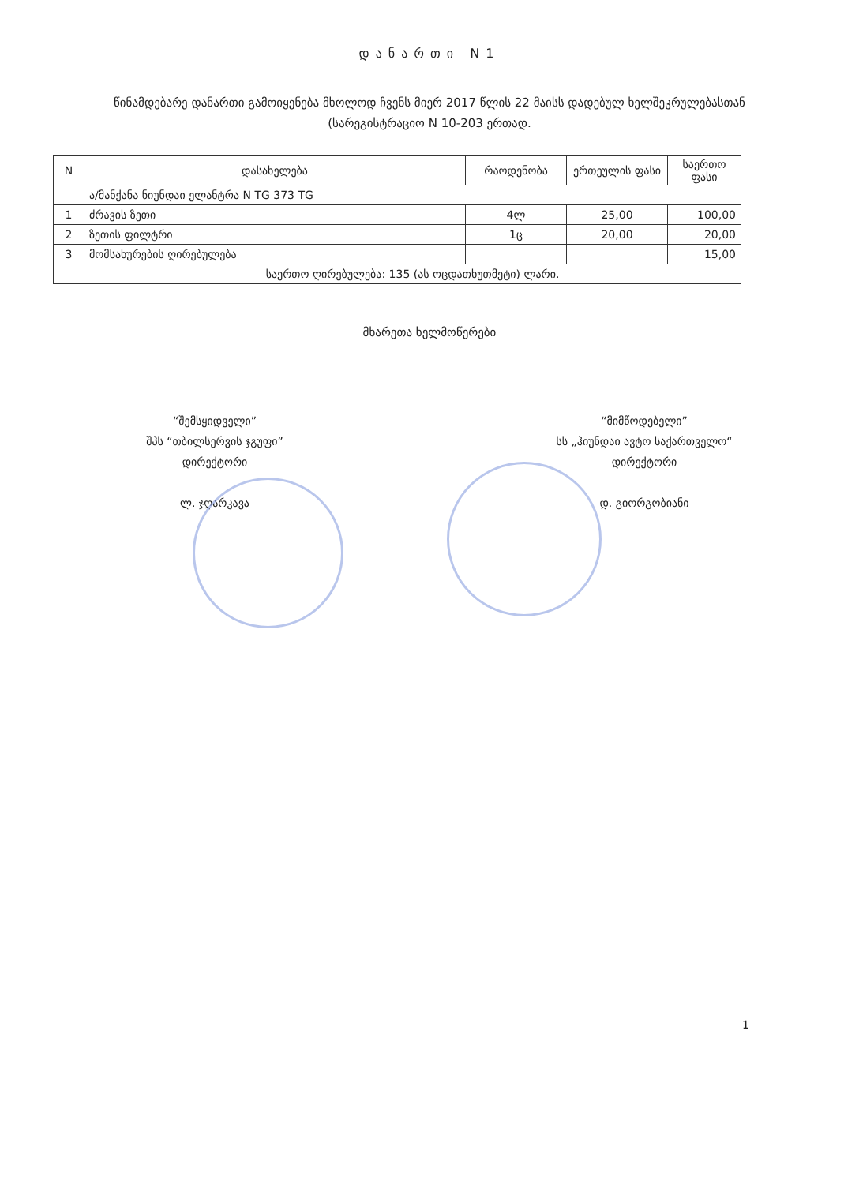დანართი N1
წინამდებარე დანართი გამოიყენება მხოლოდ ჩვენს მიერ 2017 წლის 22 მაისს დადებულ ხელშეკრულებასთან (სარეგისტრაციო N 10-203 ერთად.
| N | დასახელება | რაოდენობა | ერთეულის ფასი | საერთო ფასი |
| --- | --- | --- | --- | --- |
| | ა/მანქანა ნიუნდაი ელანტრა N TG 373 TG | | | |
| 1 | ძრავის ზეთი | 4ლ | 25,00 | 100,00 |
| 2 | ზეთის ფილტრი | 1ც | 20,00 | 20,00 |
| 3 | მომსახურების ღირებულება | | | 15,00 |
| | საერთო ღირებულება: 135 (ას ოცდათხუთმეტი) ლარი. | | | |
მხარეთა ხელმოწერები
“შემსყიდველი”
შპს “თბილსერვის ჯგუფი”
დირექტორი
ლ. ჯღარკავა
“მიმწოდებელი”
სს „ჰიუნდაი ავტო საქართველო“
დირექტორი
დ. გიორგობიანი
1